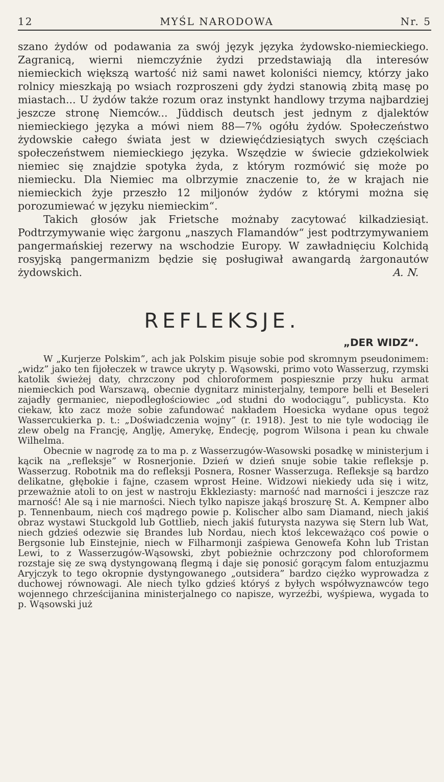12 MYŚL NARODOWA Nr. 5
szano żydów od podawania za swój język języka żydowsko-niemieckiego. Zagranicą, wierni niemczyźnie żydzi przedstawiają dla interesów niemieckich większą wartość niż sami nawet koloniści niemcy, którzy jako rolnicy mieszkają po wsiach rozproszeni gdy żydzi stanowią zbitą masę po miastach... U żydów także rozum oraz instynkt handlowy trzyma najbardziej jeszcze stronę Niemców... Jüddisch deutsch jest jednym z djalektów niemieckiego języka a mówi niem 88—7% ogółu żydów. Społeczeństwo żydowskie całego świata jest w dziewięćdziesiątych swych częściach społeczeństwem niemieckiego języka. Wszędzie w świecie gdziekolwiek niemiec się znajdzie spotyka żyda, z którym rozmówić się może po niemiecku. Dla Niemiec ma olbrzymie znaczenie to, że w krajach nie niemieckich żyje przeszło 12 miljonów żydów z którymi można się porozumiewać w języku niemieckim“.
Takich głosów jak Frietsche możnaby zacytować kilkadziesiąt. Podtrzymywanie więc żargonu „naszych Flamandów“ jest podtrzymywaniem pangermańskiej rezerwy na wschodzie Europy. W zawładnięciu Kolchidą rosyjską pangermanizm będzie się posługiwał awangardą żargonautów żydowskich. A. N.
REFLEKSJE.
„DER WIDZ“.
W „Kurjerze Polskim”, ach jak Polskim pisuje sobie pod skromnym pseudonimem: „widz” jako ten fijołeczek w trawce ukryty p. Wąsowski, primo voto Wasserzug, rzymski katolik świeżej daty, chrzczony pod chloroformem pospiesznie przy huku armat niemieckich pod Warszawą, obecnie dygnitarz ministerjalny, tempore belli et Beseleri zajadły germaniec, niepodległościowiec „od studni do wodociągu”, publicysta. Kto ciekaw, kto zacz może sobie zafundować nakładem Hoesicka wydane opus tegoż Wassercukierka p. t.: „Doświadczenia wojny” (r. 1918). Jest to nie tyle wodociąg ile zlew obelg na Francję, Anglję, Amerykę, Endecję, pogrom Wilsona i pean ku chwale Wilhelma.
Obecnie w nagrodę za to ma p. z Wasserzugów-Wasowski posadkę w ministerjum i kącik na „refleksje” w Rosnerjonie. Dzień w dzień snuje sobie takie refleksje p. Wasserzug. Robotnik ma do refleksji Posnera, Rosner Wasserzuga. Refleksje są bardzo delikatne, głębokie i fajne, czasem wprost Heine. Widzowi niekiedy uda się i witz, przeważnie atoli to on jest w nastroju Ekkleziasty: marność nad marności i jeszcze raz marność! Ale są i nie marności. Niech tylko napisze jakąś broszurę St. A. Kempner albo p. Tennenbaum, niech coś mądrego powie p. Kolischer albo sam Diamand, niech jakiś obraz wystawi Stuckgold lub Gottlieb, niech jakiś futurysta nazywa się Stern lub Wat, niech gdzieś odezwie się Brandes lub Nordau, niech ktoś lekceważąco coś powie o Bergsonie lub Einstejnie, niech w Filharmonji zaśpiewa Genowefa Kohn lub Tristan Lewi, to z Wasserzugów-Wąsowski, zbyt pobieżnie ochrzczony pod chloroformem rozstaje się ze swą dystyngowaną flegmą i daje się ponosić gorącym falom entuzjazmu Aryjczyk to tego okropnie dystyngowanego „outsidera” bardzo ciężko wyprowadza z duchowej równowagi. Ale niech tylko gdzieś któryś z byłych współwyznawców tego wojennego chrześcijanina ministerjalnego co napisze, wyrzeźbi, wyśpiewa, wygada to p. Wąsowski już